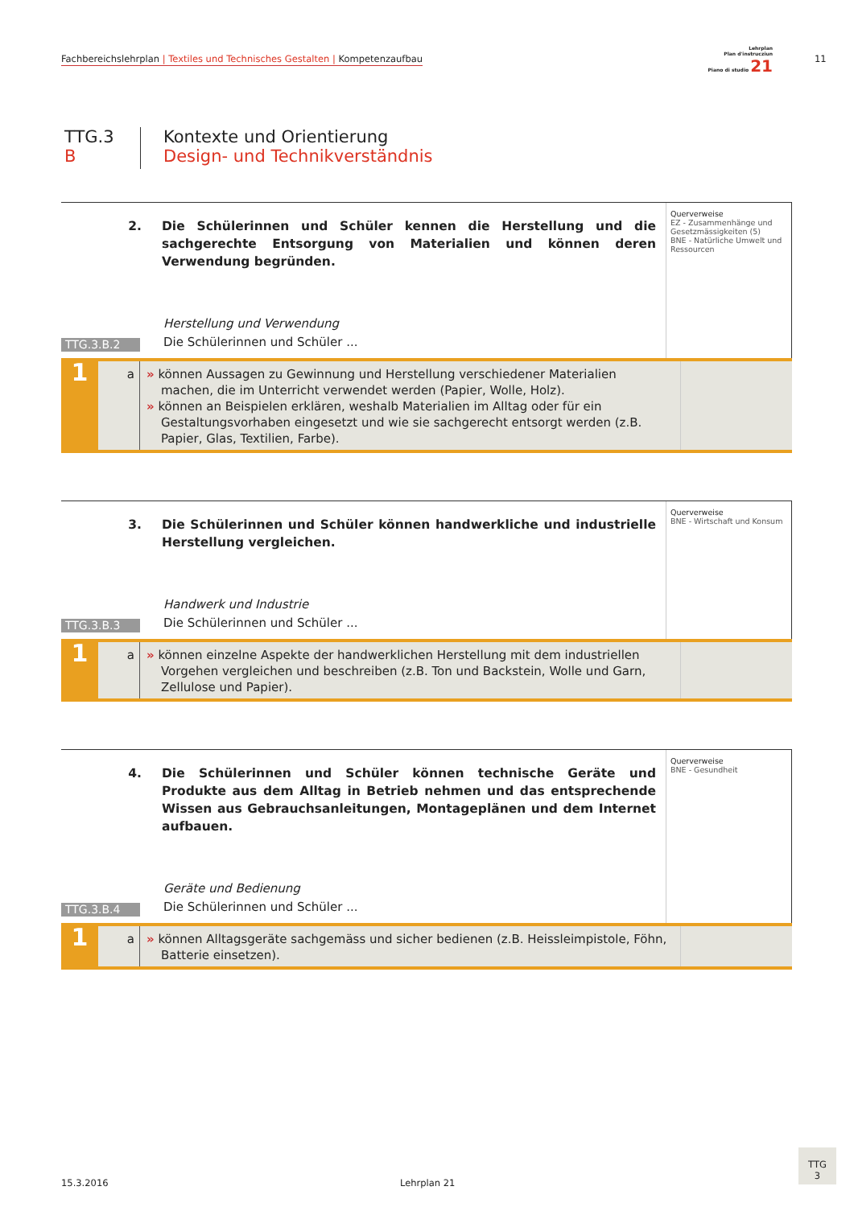Fachbereichslehrplan | Textiles und Technisches Gestalten | Kompetenzaufbau
Lehrplan
Plan d'instrucziun
Piano di studio 21
11
TTG.3
B
Kontexte und Orientierung
Design- und Technikverständnis
2. Die Schülerinnen und Schüler kennen die Herstellung und die sachgerechte Entsorgung von Materialien und können deren Verwendung begründen.
Herstellung und Verwendung
TTG.3.B.2
Die Schülerinnen und Schüler ...
Querverweise
EZ - Zusammenhänge und Gesetzmässigkeiten (5)
BNE - Natürliche Umwelt und Ressourcen
1
a » können Aussagen zu Gewinnung und Herstellung verschiedener Materialien machen, die im Unterricht verwendet werden (Papier, Wolle, Holz).
» können an Beispielen erklären, weshalb Materialien im Alltag oder für ein Gestaltungsvorhaben eingesetzt und wie sie sachgerecht entsorgt werden (z.B. Papier, Glas, Textilien, Farbe).
3. Die Schülerinnen und Schüler können handwerkliche und industrielle Herstellung vergleichen.
Handwerk und Industrie
TTG.3.B.3
Die Schülerinnen und Schüler ...
Querverweise
BNE - Wirtschaft und Konsum
1
a » können einzelne Aspekte der handwerklichen Herstellung mit dem industriellen Vorgehen vergleichen und beschreiben (z.B. Ton und Backstein, Wolle und Garn, Zellulose und Papier).
4. Die Schülerinnen und Schüler können technische Geräte und Produkte aus dem Alltag in Betrieb nehmen und das entsprechende Wissen aus Gebrauchsanleitungen, Montageplänen und dem Internet aufbauen.
Geräte und Bedienung
TTG.3.B.4
Die Schülerinnen und Schüler ...
Querverweise
BNE - Gesundheit
1
a » können Alltagsgeräte sachgemäss und sicher bedienen (z.B. Heissleimpistole, Föhn, Batterie einsetzen).
15.3.2016 Lehrplan 21
TTG
3